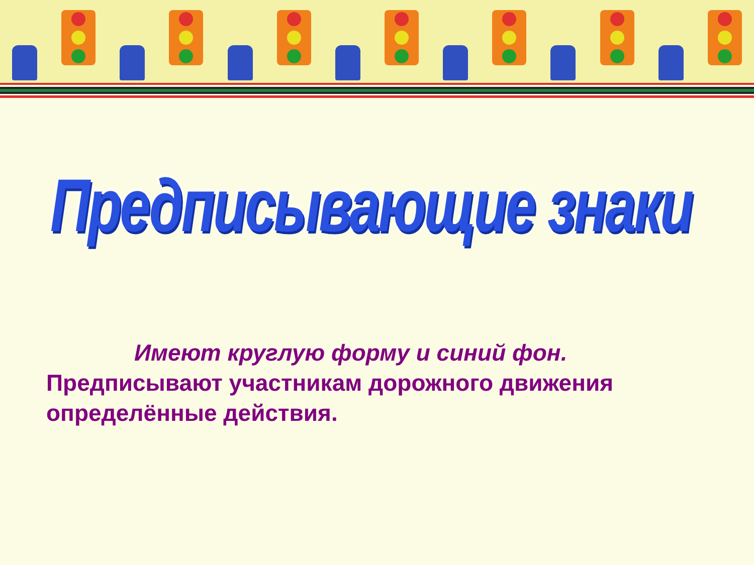Предписывающие знаки
Имеют круглую форму и синий фон.
Предписывают участникам дорожного движения определённые действия.